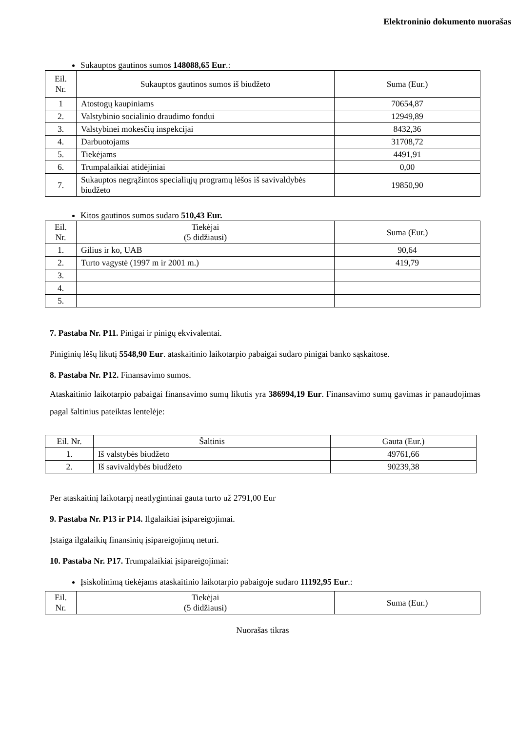Elektroninio dokumento nuorašas
Sukauptos gautinos sumos 148088,65 Eur.:
| Eil. Nr. | Sukauptos gautinos sumos iš biudžeto | Suma (Eur.) |
| 1 | Atostogų kaupiniams | 70654,87 |
| 2. | Valstybinio socialinio draudimo fondui | 12949,89 |
| 3. | Valstybinei mokesčių inspekcijai | 8432,36 |
| 4. | Darbuotojams | 31708,72 |
| 5. | Tiekėjams | 4491,91 |
| 6. | Trumpalaikiai atidėjiniai | 0,00 |
| 7. | Sukauptos negrąžintos specialiųjų programų lėšos iš savivaldybės biudžeto | 19850,90 |
Kitos gautinos sumos sudaro 510,43 Eur.
| Eil. Nr. | Tiekėjai (5 didžiausi) | Suma (Eur.) |
| 1. | Gilius ir ko, UAB | 90,64 |
| 2. | Turto vagystė (1997 m ir 2001 m.) | 419,79 |
| 3. | | |
| 4. | | |
| 5. | | |
7. Pastaba Nr. P11. Pinigai ir pinigų ekvivalentai.
Piniginių lėšų likutį 5548,90 Eur. ataskaitinio laikotarpio pabaigai sudaro pinigai banko sąskaitose.
8. Pastaba Nr. P12. Finansavimo sumos.
Ataskaitinio laikotarpio pabaigai finansavimo sumų likutis yra 386994,19 Eur. Finansavimo sumų gavimas ir panaudojimas pagal šaltinius pateiktas lentelėje:
| Eil. Nr. | Šaltinis | Gauta (Eur.) |
| 1. | Iš valstybės biudžeto | 49761,66 |
| 2. | Iš savivaldybės biudžeto | 90239,38 |
Per ataskaitinį laikotarpį neatlygintinai gauta turto už 2791,00 Eur
9. Pastaba Nr. P13 ir P14. Ilgalaikiai įsipareigojimai.
Įstaiga ilgalaikių finansinių įsipareigojimų neturi.
10. Pastaba Nr. P17. Trumpalaikiai įsipareigojimai:
Įsiskolinimą tiekėjams ataskaitinio laikotarpio pabaigoje sudaro 11192,95 Eur.:
| Eil. Nr. | Tiekėjai (5 didžiausi) | Suma (Eur.) |
Nuorašas tikras